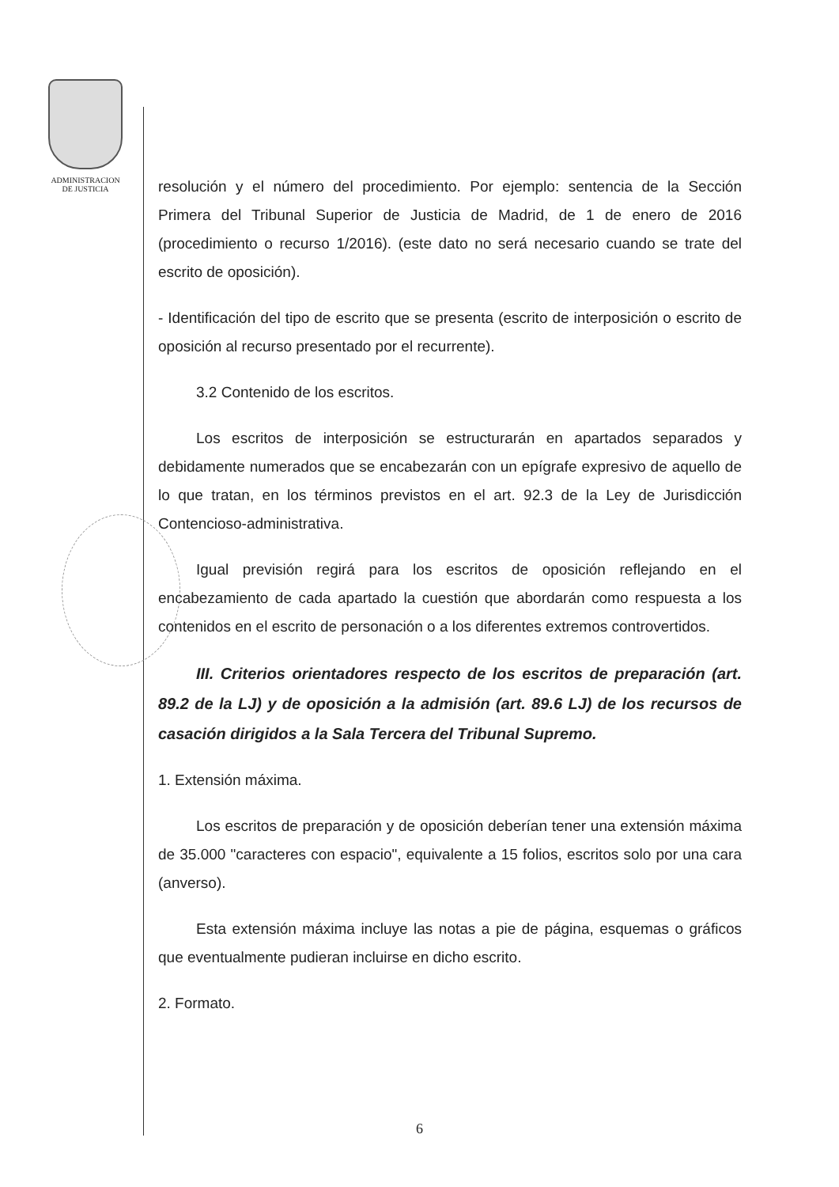ADMINISTRACION
DE JUSTICIA
resolución y el número del procedimiento. Por ejemplo: sentencia de la Sección Primera del Tribunal Superior de Justicia de Madrid, de 1 de enero de 2016 (procedimiento o recurso 1/2016). (este dato no será necesario cuando se trate del escrito de oposición).
- Identificación del tipo de escrito que se presenta (escrito de interposición o escrito de oposición al recurso presentado por el recurrente).
3.2 Contenido de los escritos.
Los escritos de interposición se estructurarán en apartados separados y debidamente numerados que se encabezarán con un epígrafe expresivo de aquello de lo que tratan, en los términos previstos en el art. 92.3 de la Ley de Jurisdicción Contencioso-administrativa.
Igual previsión regirá para los escritos de oposición reflejando en el encabezamiento de cada apartado la cuestión que abordarán como respuesta a los contenidos en el escrito de personación o a los diferentes extremos controvertidos.
III. Criterios orientadores respecto de los escritos de preparación (art. 89.2 de la LJ) y de oposición a la admisión (art. 89.6 LJ) de los recursos de casación dirigidos a la Sala Tercera del Tribunal Supremo.
1. Extensión máxima.
Los escritos de preparación y de oposición deberían tener una extensión máxima de 35.000 "caracteres con espacio", equivalente a 15 folios, escritos solo por una cara (anverso).
Esta extensión máxima incluye las notas a pie de página, esquemas o gráficos que eventualmente pudieran incluirse en dicho escrito.
2. Formato.
6